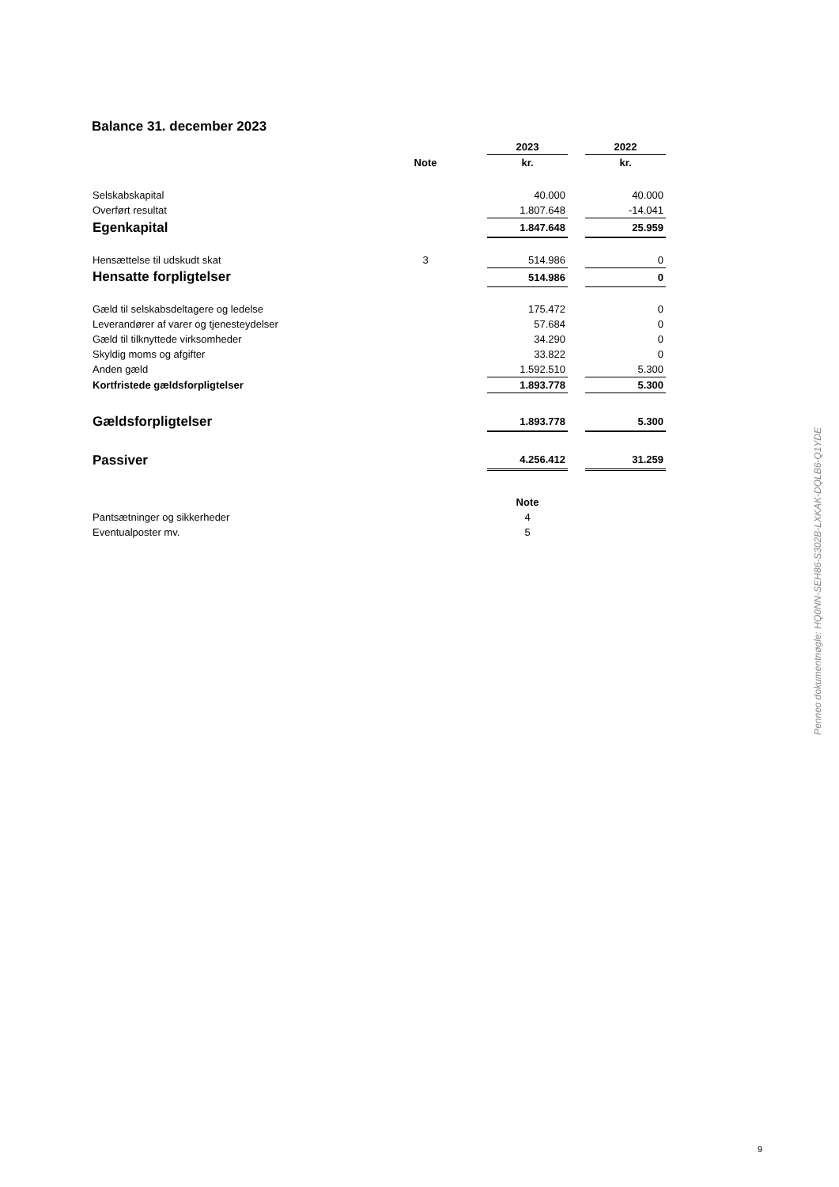Balance 31. december 2023
| | | 2023 | | 2022 |
| --- | --- | --- | --- | --- |
| | Note | kr. | | kr. |
| Selskabskapital | | 40.000 | | 40.000 |
| Overført resultat | | 1.807.648 | | -14.041 |
| Egenkapital | | 1.847.648 | | 25.959 |
| Hensættelse til udskudt skat | 3 | 514.986 | | 0 |
| Hensatte forpligtelser | | 514.986 | | 0 |
| Gæld til selskabsdeltagere og ledelse | | 175.472 | | 0 |
| Leverandører af varer og tjenesteydelser | | 57.684 | | 0 |
| Gæld til tilknyttede virksomheder | | 34.290 | | 0 |
| Skyldig moms og afgifter | | 33.822 | | 0 |
| Anden gæld | | 1.592.510 | | 5.300 |
| Kortfristede gældsforpligtelser | | 1.893.778 | | 5.300 |
| Gældsforpligtelser | | 1.893.778 | | 5.300 |
| Passiver | | 4.256.412 | | 31.259 |
| | | Note | | |
| Pantsætninger og sikkerheder | | 4 | | |
| Eventualposter mv. | | 5 | | |
Penneo dokumentnøgle: HQ0NN-SEH86-S302B-LXKAK-DQLB6-Q1YDE
9